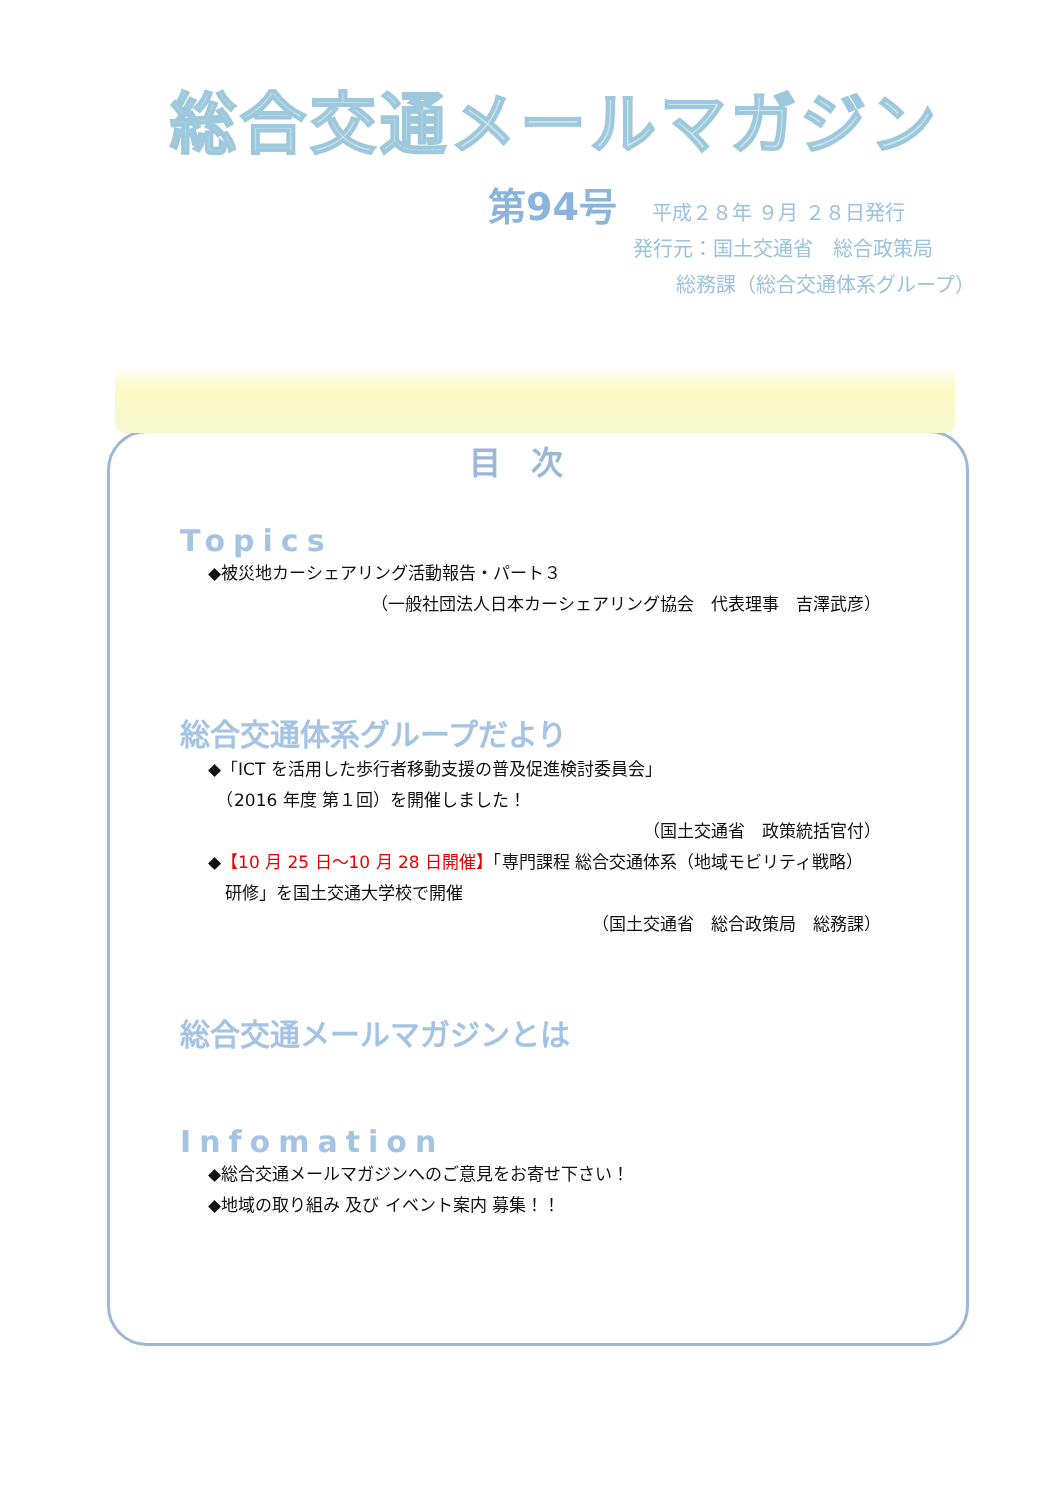総合交通メールマガジン
第94号 平成２８年 ９月 ２８日発行
発行元：国土交通省　総合政策局
総務課（総合交通体系グループ）
目次
Topics
◆被災地カーシェアリング活動報告・パート３
（一般社団法人日本カーシェアリング協会　代表理事　吉澤武彦）
総合交通体系グループだより
◆「ICT を活用した歩行者移動支援の普及促進検討委員会」
　（2016 年度 第１回）を開催しました！
（国土交通省　政策統括官付）
◆【10 月 25 日～10 月 28 日開催】「専門課程 総合交通体系（地域モビリティ戦略）
　研修」を国土交通大学校で開催
（国土交通省　総合政策局　総務課）
総合交通メールマガジンとは
Infomation
◆総合交通メールマガジンへのご意見をお寄せ下さい！
◆地域の取り組み 及び イベント案内 募集！！